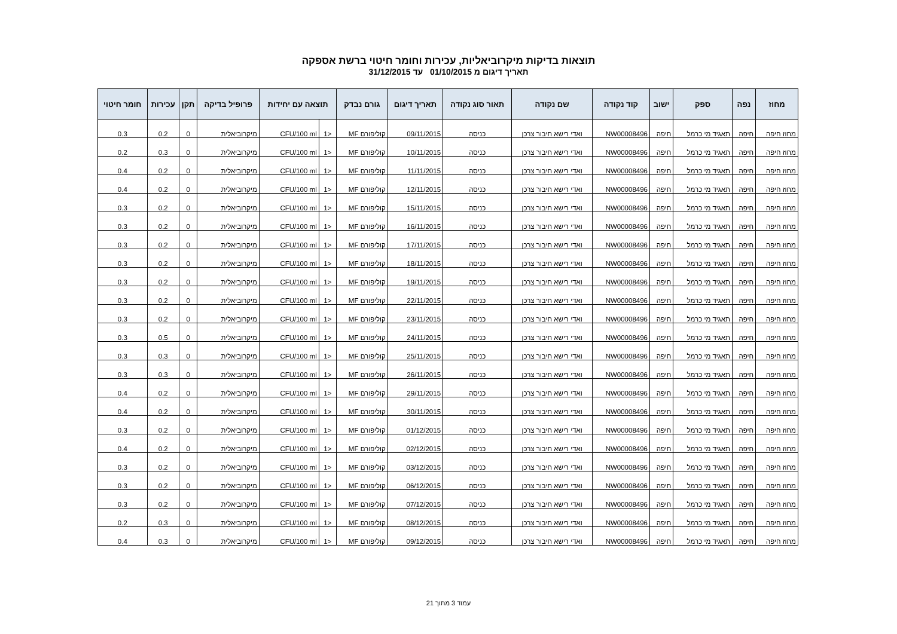תוצאות בדיקות מיקרוביאליות, עכירות וחומר חיטוי ברשת אספקה
תאריך דיגום מ 01/10/2015 עד 31/12/2015
| מחוז | נפה | ספק | ישוב | קוד נקודה | שם נקודה | תאור סוג נקודה | תאריך דיגום | גורם נבדק | תוצאה עם יחידות | | פרופיל בדיקה | תקן | עכירות | חומר חיטוי |
| --- | --- | --- | --- | --- | --- | --- | --- | --- | --- | --- | --- | --- | --- | --- |
| מחוז חיפה | חיפה | תאגיד מי כרמל | חיפה | NW00008496 | ואדי רישא חיבור צרכן | כניסה | 09/11/2015 | קוליפורם MF | <1 | CFU/100 ml | מיקרוביאלית | 0 | 0.2 | 0.3 |
| מחוז חיפה | חיפה | תאגיד מי כרמל | חיפה | NW00008496 | ואדי רישא חיבור צרכן | כניסה | 10/11/2015 | קוליפורם MF | <1 | CFU/100 ml | מיקרוביאלית | 0 | 0.3 | 0.2 |
| מחוז חיפה | חיפה | תאגיד מי כרמל | חיפה | NW00008496 | ואדי רישא חיבור צרכן | כניסה | 11/11/2015 | קוליפורם MF | <1 | CFU/100 ml | מיקרוביאלית | 0 | 0.2 | 0.4 |
| מחוז חיפה | חיפה | תאגיד מי כרמל | חיפה | NW00008496 | ואדי רישא חיבור צרכן | כניסה | 12/11/2015 | קוליפורם MF | <1 | CFU/100 ml | מיקרוביאלית | 0 | 0.2 | 0.4 |
| מחוז חיפה | חיפה | תאגיד מי כרמל | חיפה | NW00008496 | ואדי רישא חיבור צרכן | כניסה | 15/11/2015 | קוליפורם MF | <1 | CFU/100 ml | מיקרוביאלית | 0 | 0.2 | 0.3 |
| מחוז חיפה | חיפה | תאגיד מי כרמל | חיפה | NW00008496 | ואדי רישא חיבור צרכן | כניסה | 16/11/2015 | קוליפורם MF | <1 | CFU/100 ml | מיקרוביאלית | 0 | 0.2 | 0.3 |
| מחוז חיפה | חיפה | תאגיד מי כרמל | חיפה | NW00008496 | ואדי רישא חיבור צרכן | כניסה | 17/11/2015 | קוליפורם MF | <1 | CFU/100 ml | מיקרוביאלית | 0 | 0.2 | 0.3 |
| מחוז חיפה | חיפה | תאגיד מי כרמל | חיפה | NW00008496 | ואדי רישא חיבור צרכן | כניסה | 18/11/2015 | קוליפורם MF | <1 | CFU/100 ml | מיקרוביאלית | 0 | 0.2 | 0.3 |
| מחוז חיפה | חיפה | תאגיד מי כרמל | חיפה | NW00008496 | ואדי רישא חיבור צרכן | כניסה | 19/11/2015 | קוליפורם MF | <1 | CFU/100 ml | מיקרוביאלית | 0 | 0.2 | 0.3 |
| מחוז חיפה | חיפה | תאגיד מי כרמל | חיפה | NW00008496 | ואדי רישא חיבור צרכן | כניסה | 22/11/2015 | קוליפורם MF | <1 | CFU/100 ml | מיקרוביאלית | 0 | 0.2 | 0.3 |
| מחוז חיפה | חיפה | תאגיד מי כרמל | חיפה | NW00008496 | ואדי רישא חיבור צרכן | כניסה | 23/11/2015 | קוליפורם MF | <1 | CFU/100 ml | מיקרוביאלית | 0 | 0.2 | 0.3 |
| מחוז חיפה | חיפה | תאגיד מי כרמל | חיפה | NW00008496 | ואדי רישא חיבור צרכן | כניסה | 24/11/2015 | קוליפורם MF | <1 | CFU/100 ml | מיקרוביאלית | 0 | 0.5 | 0.3 |
| מחוז חיפה | חיפה | תאגיד מי כרמל | חיפה | NW00008496 | ואדי רישא חיבור צרכן | כניסה | 25/11/2015 | קוליפורם MF | <1 | CFU/100 ml | מיקרוביאלית | 0 | 0.3 | 0.3 |
| מחוז חיפה | חיפה | תאגיד מי כרמל | חיפה | NW00008496 | ואדי רישא חיבור צרכן | כניסה | 26/11/2015 | קוליפורם MF | <1 | CFU/100 ml | מיקרוביאלית | 0 | 0.3 | 0.3 |
| מחוז חיפה | חיפה | תאגיד מי כרמל | חיפה | NW00008496 | ואדי רישא חיבור צרכן | כניסה | 29/11/2015 | קוליפורם MF | <1 | CFU/100 ml | מיקרוביאלית | 0 | 0.2 | 0.4 |
| מחוז חיפה | חיפה | תאגיד מי כרמל | חיפה | NW00008496 | ואדי רישא חיבור צרכן | כניסה | 30/11/2015 | קוליפורם MF | <1 | CFU/100 ml | מיקרוביאלית | 0 | 0.2 | 0.4 |
| מחוז חיפה | חיפה | תאגיד מי כרמל | חיפה | NW00008496 | ואדי רישא חיבור צרכן | כניסה | 01/12/2015 | קוליפורם MF | <1 | CFU/100 ml | מיקרוביאלית | 0 | 0.2 | 0.3 |
| מחוז חיפה | חיפה | תאגיד מי כרמל | חיפה | NW00008496 | ואדי רישא חיבור צרכן | כניסה | 02/12/2015 | קוליפורם MF | <1 | CFU/100 ml | מיקרוביאלית | 0 | 0.2 | 0.4 |
| מחוז חיפה | חיפה | תאגיד מי כרמל | חיפה | NW00008496 | ואדי רישא חיבור צרכן | כניסה | 03/12/2015 | קוליפורם MF | <1 | CFU/100 ml | מיקרוביאלית | 0 | 0.2 | 0.3 |
| מחוז חיפה | חיפה | תאגיד מי כרמל | חיפה | NW00008496 | ואדי רישא חיבור צרכן | כניסה | 06/12/2015 | קוליפורם MF | <1 | CFU/100 ml | מיקרוביאלית | 0 | 0.2 | 0.3 |
| מחוז חיפה | חיפה | תאגיד מי כרמל | חיפה | NW00008496 | ואדי רישא חיבור צרכן | כניסה | 07/12/2015 | קוליפורם MF | <1 | CFU/100 ml | מיקרוביאלית | 0 | 0.2 | 0.3 |
| מחוז חיפה | חיפה | תאגיד מי כרמל | חיפה | NW00008496 | ואדי רישא חיבור צרכן | כניסה | 08/12/2015 | קוליפורם MF | <1 | CFU/100 ml | מיקרוביאלית | 0 | 0.3 | 0.2 |
| מחוז חיפה | חיפה | תאגיד מי כרמל | חיפה | NW00008496 | ואדי רישא חיבור צרכן | כניסה | 09/12/2015 | קוליפורם MF | <1 | CFU/100 ml | מיקרוביאלית | 0 | 0.3 | 0.4 |
עמוד 3 מתוך 21